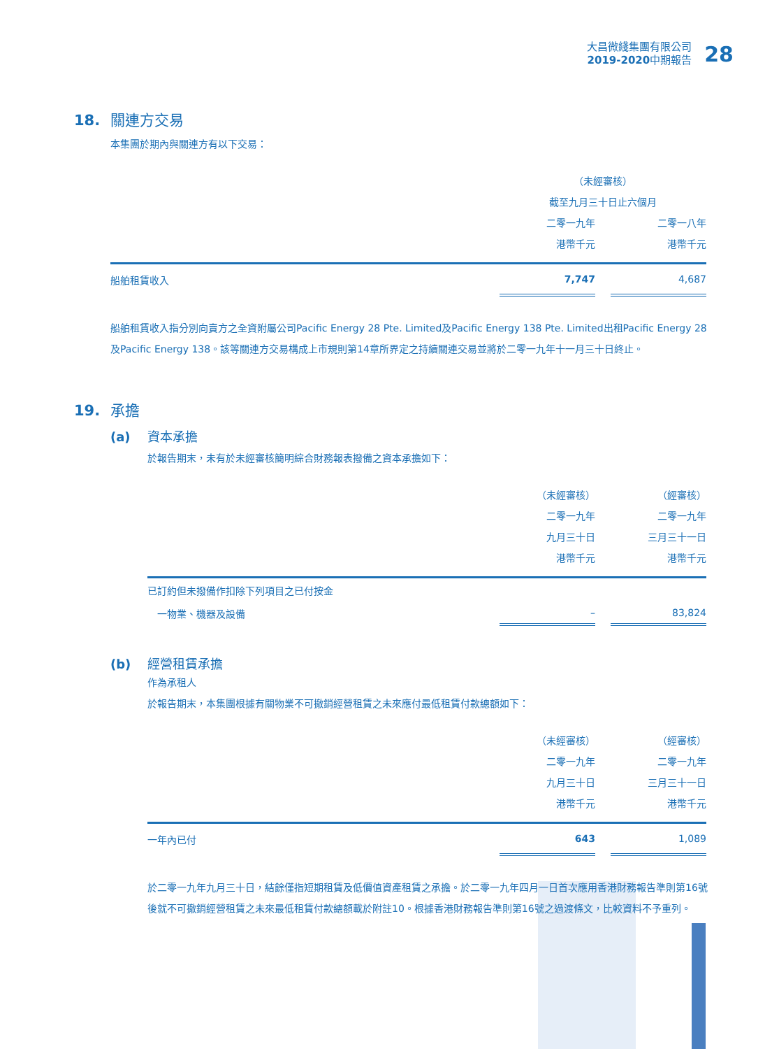大昌微綫集團有限公司
2019-2020中期報告
28
18. 關連方交易
本集團於期內與關連方有以下交易：
| | （未經審核） | | |
| | 截至九月三十日止六個月 | | |
| | 二零一九年 | | 二零一八年 |
| | 港幣千元 | | 港幣千元 |
| 船舶租賃收入 | 7,747 | | 4,687 |
船舶租賃收入指分別向賣方之全資附屬公司Pacific Energy 28 Pte. Limited及Pacific Energy 138 Pte. Limited出租Pacific Energy 28及Pacific Energy 138。該等關連方交易構成上市規則第14章所界定之持續關連交易並將於二零一九年十一月三十日終止。
19. 承擔
(a) 資本承擔
於報告期末，未有於未經審核簡明綜合財務報表撥備之資本承擔如下：
| | （未經審核） | | （經審核） |
| | 二零一九年 | | 二零一九年 |
| | 九月三十日 | | 三月三十一日 |
| | 港幣千元 | | 港幣千元 |
| 已訂約但未撥備作扣除下列項目之已付按金 | | | |
| 一物業、機器及設備 | – | | 83,824 |
(b) 經營租賃承擔
作為承租人
於報告期末，本集團根據有關物業不可撤銷經營租賃之未來應付最低租賃付款總額如下：
| | （未經審核） | | （經審核） |
| | 二零一九年 | | 二零一九年 |
| | 九月三十日 | | 三月三十一日 |
| | 港幣千元 | | 港幣千元 |
| 一年內已付 | 643 | | 1,089 |
於二零一九年九月三十日，結餘僅指短期租賃及低價值資產租賃之承擔。於二零一九年四月一日首次應用香港財務報告準則第16號後就不可撤銷經營租賃之未來最低租賃付款總額載於附註10。根據香港財務報告準則第16號之過渡條文，比較資料不予重列。